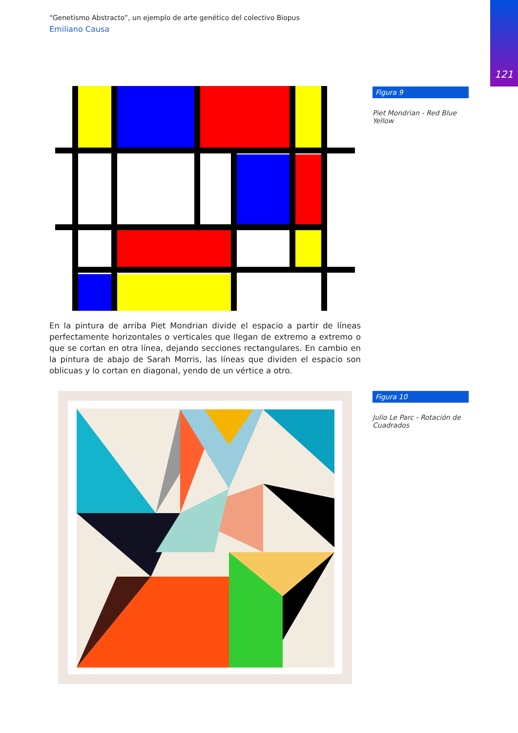121
“Genetismo Abstracto”, un ejemplo de arte genético del colectivo Biopus
Emiliano Causa
Figura 9
Piet Mondrian - Red Blue Yellow
En la pintura de arriba Piet Mondrian divide el espacio a partir de líneas perfectamente horizontales o verticales que llegan de extremo a extremo o que se cortan en otra línea, dejando secciones rectangulares. En cambio en la pintura de abajo de Sarah Morris, las líneas que dividen el espacio son oblicuas y lo cortan en diagonal, yendo de un vértice a otro.
Figura 10
Julio Le Parc - Rotación de Cuadrados